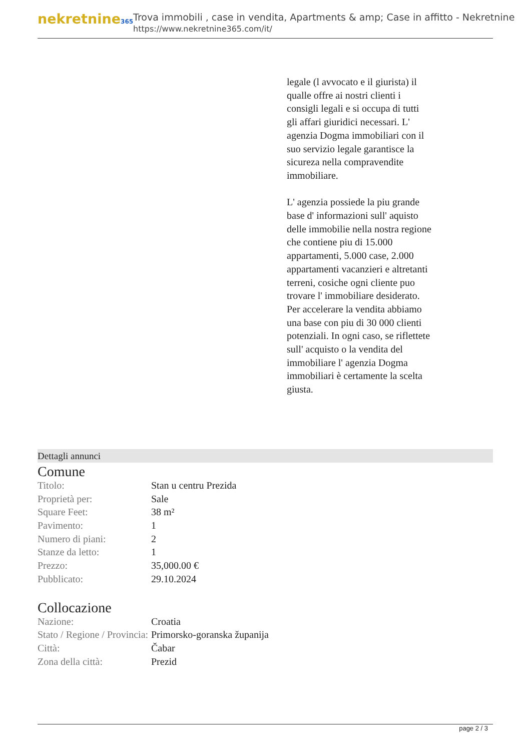nekretnine365
Trova immobili , case in vendita, Apartments & amp; Case in affitto - Nekretnine
https://www.nekretnine365.com/it/
legale (l avvocato e il giurista) il qualle offre ai nostri clienti i consigli legali e si occupa di tutti gli affari giuridici necessari. L' agenzia Dogma immobiliari con il suo servizio legale garantisce la sicureza nella compravendite immobiliare.
L' agenzia possiede la piu grande base d' informazioni sull' aquisto delle immobilie nella nostra regione che contiene piu di 15.000 appartamenti, 5.000 case, 2.000 appartamenti vacanzieri e altretanti terreni, cosiche ogni cliente puo trovare l' immobiliare desiderato. Per accelerare la vendita abbiamo una base con piu di 30 000 clienti potenziali. In ogni caso, se riflettete sull' acquisto o la vendita del immobiliare l' agenzia Dogma immobiliari è certamente la scelta giusta.
Dettagli annunci
Comune
| Titolo: | Stan u centru Prezida |
| Proprietà per: | Sale |
| Square Feet: | 38 m² |
| Pavimento: | 1 |
| Numero di piani: | 2 |
| Stanze da letto: | 1 |
| Prezzo: | 35,000.00 € |
| Pubblicato: | 29.10.2024 |
Collocazione
| Nazione: | Croatia |
| Stato / Regione / Provincia: | Primorsko-goranska županija |
| Città: | Čabar |
| Zona della città: | Prezid |
page 2 / 3